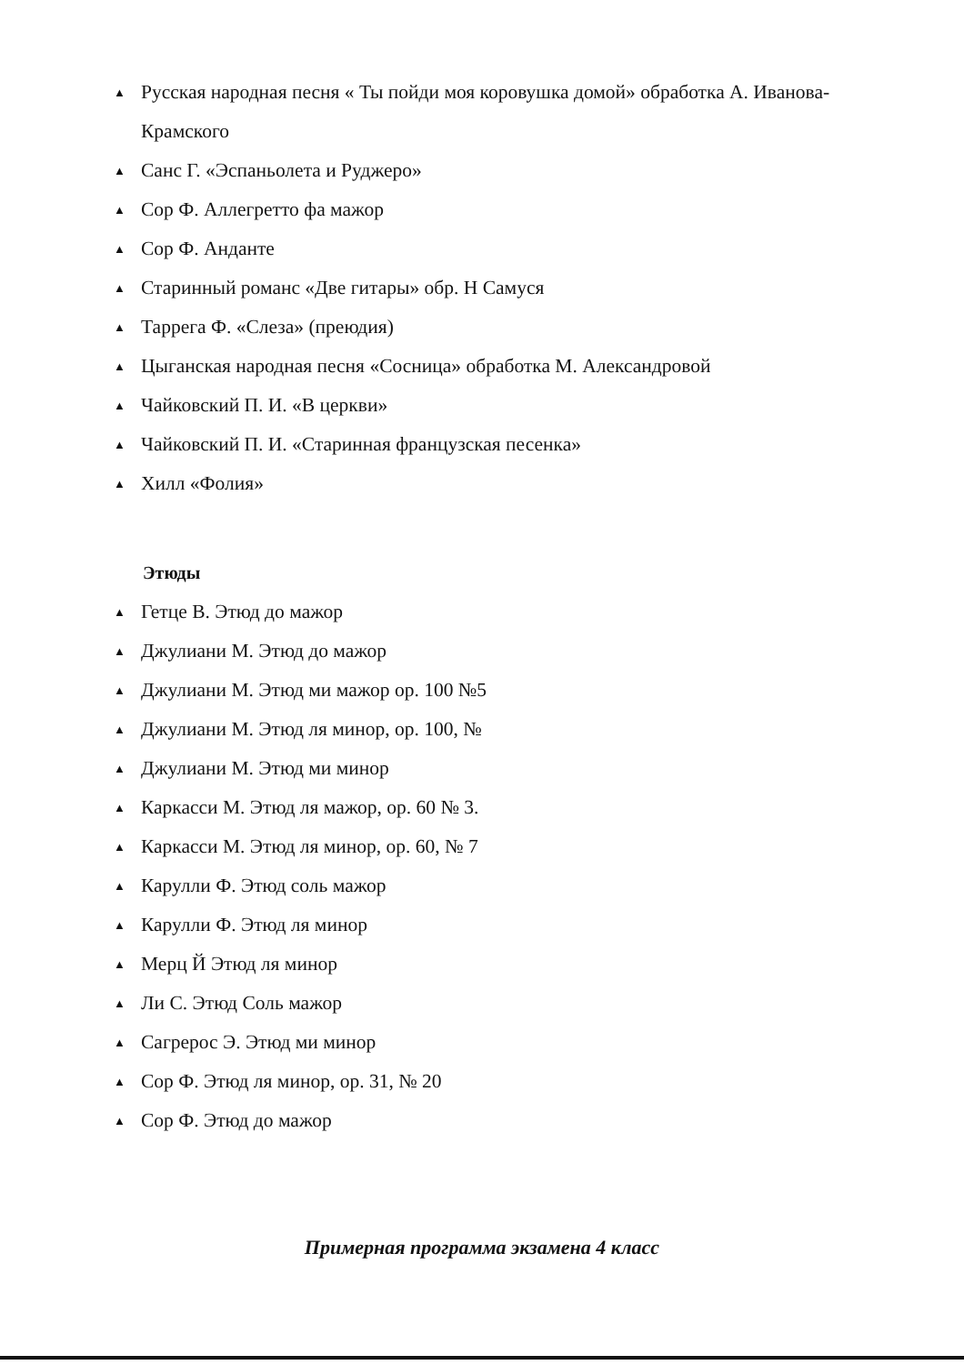▲ Русская народная песня « Ты пойди моя коровушка домой» обработка А. Иванова-Крамского
▲ Санс Г. «Эспаньолета и Руджеро»
▲ Сор Ф. Аллегретто фа мажор
▲ Сор Ф. Анданте
▲ Старинный романс «Две гитары» обр. Н Самуся
▲ Таррега Ф. «Слеза» (преюдия)
▲ Цыганская народная песня «Сосница» обработка М. Александровой
▲ Чайковский П. И. «В церкви»
▲ Чайковский П. И. «Старинная французская песенка»
▲ Хилл «Фолия»
Этюды
▲ Гетце В. Этюд до мажор
▲ Джулиани М. Этюд до мажор
▲ Джулиани М. Этюд ми мажор ор. 100 №5
▲ Джулиани М. Этюд ля минор, ор. 100, №
▲ Джулиани М. Этюд ми минор
▲ Каркасси М. Этюд ля мажор, ор. 60 № 3.
▲ Каркасси М. Этюд ля минор, ор. 60, № 7
▲ Карулли Ф. Этюд соль мажор
▲ Карулли Ф. Этюд ля минор
▲ Мерц Й Этюд ля минор
▲ Ли С. Этюд Соль мажор
▲ Сагрерос Э. Этюд ми минор
▲ Сор Ф. Этюд ля минор, ор. 31, № 20
▲ Сор Ф. Этюд до мажор
Примерная программа экзамена 4 класс